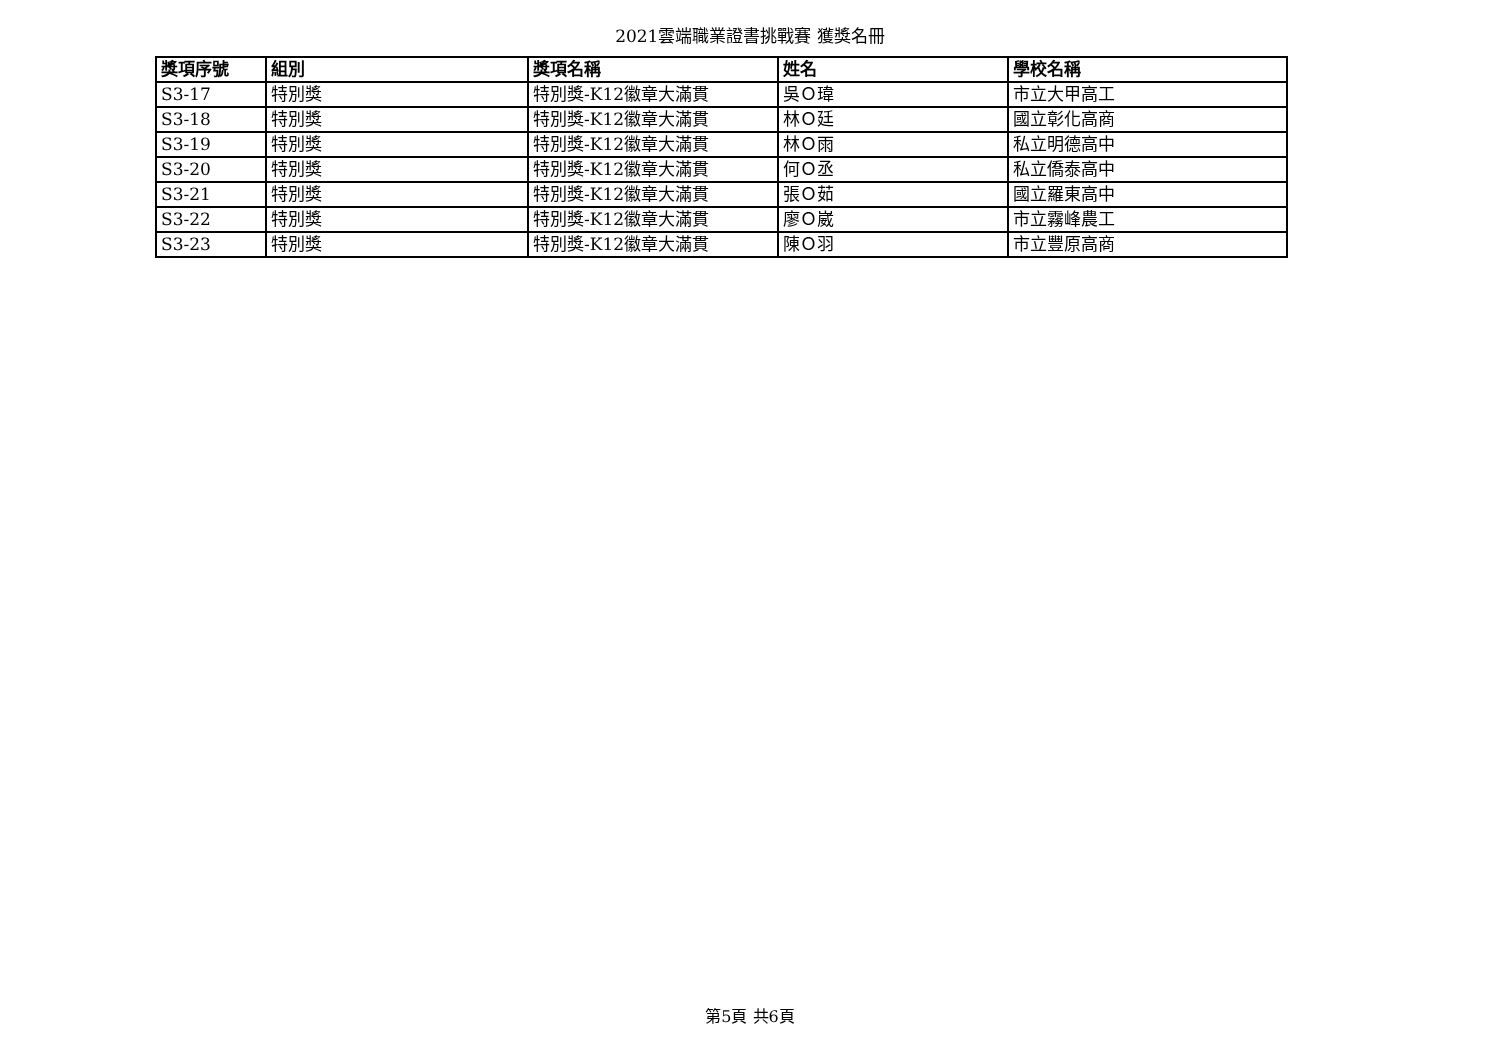2021雲端職業證書挑戰賽 獲獎名冊
| 獎項序號 | 組別 | 獎項名稱 | 姓名 | 學校名稱 |
| --- | --- | --- | --- | --- |
| S3-17 | 特別獎 | 特別獎-K12徽章大滿貫 | 吳Ｏ瑋 | 市立大甲高工 |
| S3-18 | 特別獎 | 特別獎-K12徽章大滿貫 | 林Ｏ廷 | 國立彰化高商 |
| S3-19 | 特別獎 | 特別獎-K12徽章大滿貫 | 林Ｏ雨 | 私立明德高中 |
| S3-20 | 特別獎 | 特別獎-K12徽章大滿貫 | 何Ｏ丞 | 私立僑泰高中 |
| S3-21 | 特別獎 | 特別獎-K12徽章大滿貫 | 張Ｏ茹 | 國立羅東高中 |
| S3-22 | 特別獎 | 特別獎-K12徽章大滿貫 | 廖Ｏ崴 | 市立霧峰農工 |
| S3-23 | 特別獎 | 特別獎-K12徽章大滿貫 | 陳Ｏ羽 | 市立豐原高商 |
第5頁 共6頁